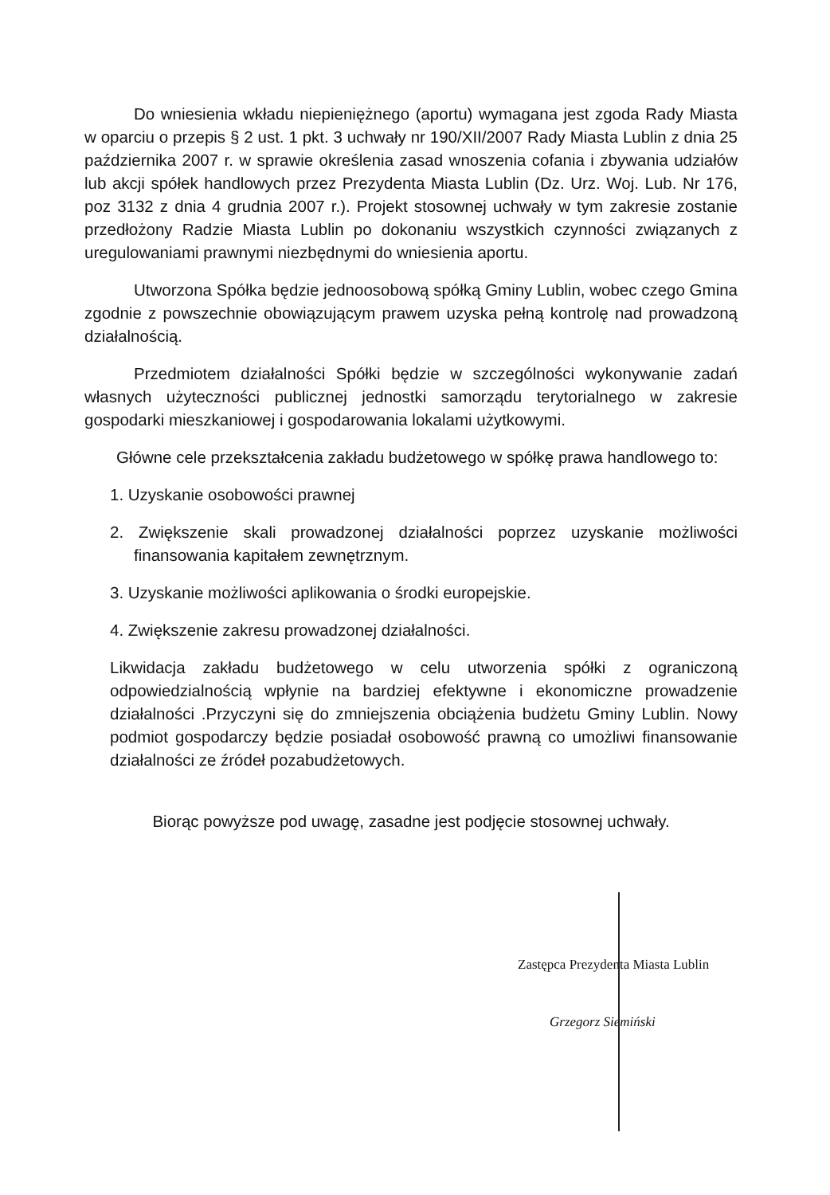Do wniesienia wkładu niepieniężnego (aportu) wymagana jest zgoda Rady Miasta w oparciu o przepis § 2 ust. 1 pkt. 3 uchwały nr 190/XII/2007 Rady Miasta Lublin z dnia 25 października 2007 r. w sprawie określenia zasad wnoszenia cofania i zbywania udziałów lub akcji spółek handlowych przez Prezydenta Miasta Lublin (Dz. Urz. Woj. Lub. Nr 176, poz 3132 z dnia 4 grudnia 2007 r.). Projekt stosownej uchwały w tym zakresie zostanie przedłożony Radzie Miasta Lublin po dokonaniu wszystkich czynności związanych z uregulowaniami prawnymi niezbędnymi do wniesienia aportu.
Utworzona Spółka będzie jednoosobową spółką Gminy Lublin, wobec czego Gmina zgodnie z powszechnie obowiązującym prawem uzyska pełną kontrolę nad prowadzoną działalnością.
Przedmiotem działalności Spółki będzie w szczególności wykonywanie zadań własnych użyteczności publicznej jednostki samorządu terytorialnego w zakresie gospodarki mieszkaniowej i gospodarowania lokalami użytkowymi.
Główne cele przekształcenia zakładu budżetowego w spółkę prawa handlowego to:
1. Uzyskanie osobowości prawnej
2. Zwiększenie skali prowadzonej działalności poprzez uzyskanie możliwości finansowania kapitałem zewnętrznym.
3. Uzyskanie możliwości aplikowania o środki europejskie.
4. Zwiększenie zakresu prowadzonej działalności.
Likwidacja zakładu budżetowego w celu utworzenia spółki z ograniczoną odpowiedzialnością wpłynie na bardziej efektywne i ekonomiczne prowadzenie działalności .Przyczyni się do zmniejszenia obciążenia budżetu Gminy Lublin. Nowy podmiot gospodarczy będzie posiadał osobowość prawną co umożliwi finansowanie działalności ze źródeł pozabudżetowych.
Biorąc powyższe pod uwagę, zasadne jest podjęcie stosownej uchwały.
Zastępca Prezydenta Miasta Lublin
Grzegorz Siemiński